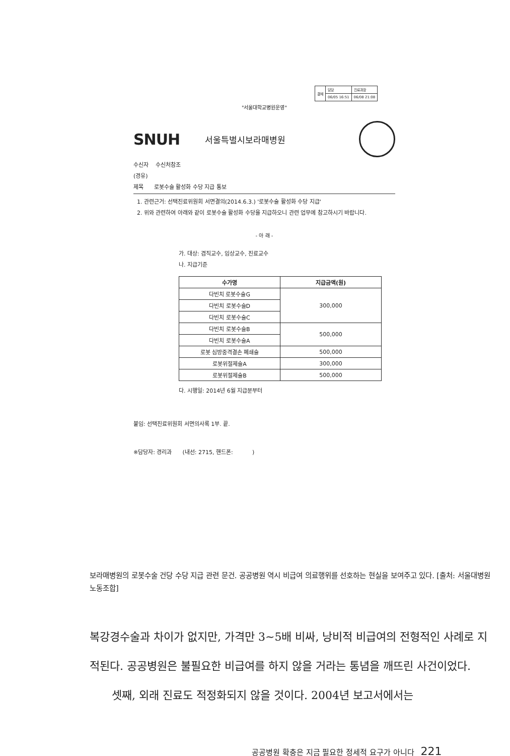| 결재 | 담당 | 진료과장 |
| | 06/05 16:51 | 06/08 21:08 |
"서울대학교병원운영"
SNUH 서울특별시보라매병원
수신자 수신처참조
(경유)
제목 로봇수술 활성화 수당 지급 통보
1. 관련근거: 선택진료위원회 서면결의(2014.6.3.) '로봇수술 활성화 수당 지급'
2. 위와 관련하여 아래와 같이 로봇수술 활성화 수당을 지급하오니 관련 업무에 참고하시기 바랍니다.
- 아 래 -
가. 대상: 겸직교수, 임상교수, 진료교수
나. 지급기준
| 수가명 | 지급금액(원) |
| --- | --- |
| 다빈치 로봇수술G | 300,000 |
| 다빈치 로봇수술D | |
| 다빈치 로봇수술C | |
| 다빈치 로봇수술B | 500,000 |
| 다빈치 로봇수술A | |
| 로봇 심방중격결손 폐쇄술 | 500,000 |
| 로봇위절제술A | 300,000 |
| 로봇위절제술B | 500,000 |
다. 시행일: 2014년 6월 지급분부터
붙임: 선택진료위원회 서면의사록 1부. 끝.
※담당자: 경리과 (내선: 2715, 핸드폰: )
보라매병원의 로봇수술 건당 수당 지급 관련 문건. 공공병원 역시 비급여 의료행위를 선호하는 현실을 보여주고 있다. [출처: 서울대병원 노동조합]
복강경수술과 차이가 없지만, 가격만 3~5배 비싸, 낭비적 비급여의 전형적인 사례로 지적된다. 공공병원은 불필요한 비급여를 하지 않을 거라는 통념을 깨뜨린 사건이었다.
셋째, 외래 진료도 적정화되지 않을 것이다. 2004년 보고서에서는
공공병원 확충은 지금 필요한 정세적 요구가 아니다 221